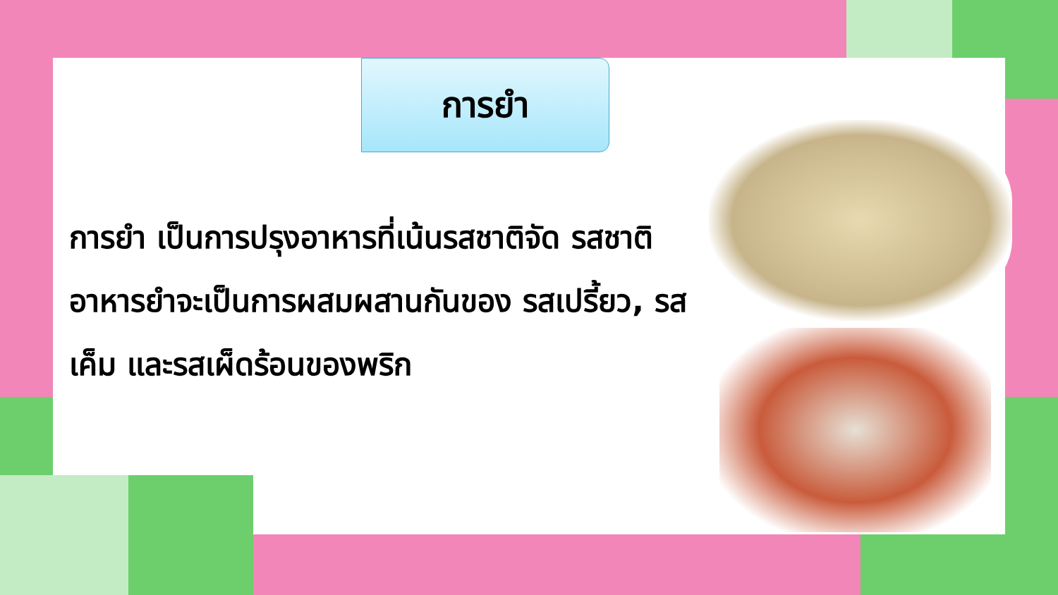การยำ
การยำ เป็นการปรุงอาหารที่เน้นรสชาติจัด รสชาติอาหารยำจะเป็นการผสมผสานกันของ รสเปรี้ยว, รสเค็ม และรสเผ็ดร้อนของพริก